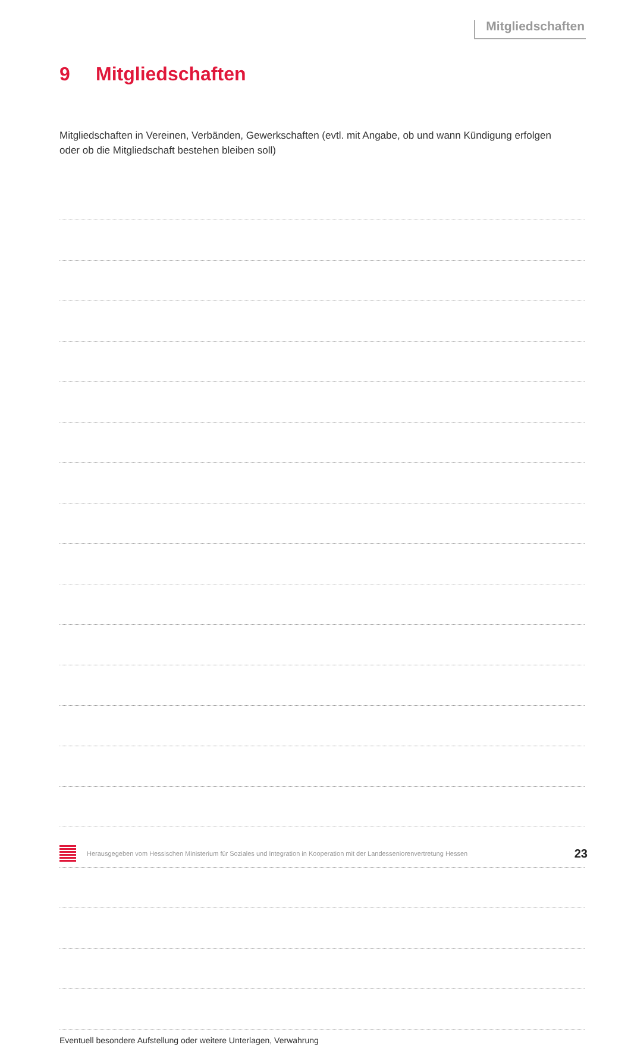Mitgliedschaften
9 Mitgliedschaften
Mitgliedschaften in Vereinen, Verbänden, Gewerkschaften (evtl. mit Angabe, ob und wann Kündigung erfolgen oder ob die Mitgliedschaft bestehen bleiben soll)
Eventuell besondere Aufstellung oder weitere Unterlagen, Verwahrung
Herausgegeben vom Hessischen Ministerium für Soziales und Integration in Kooperation mit der Landesseniorenvertretung Hessen
23